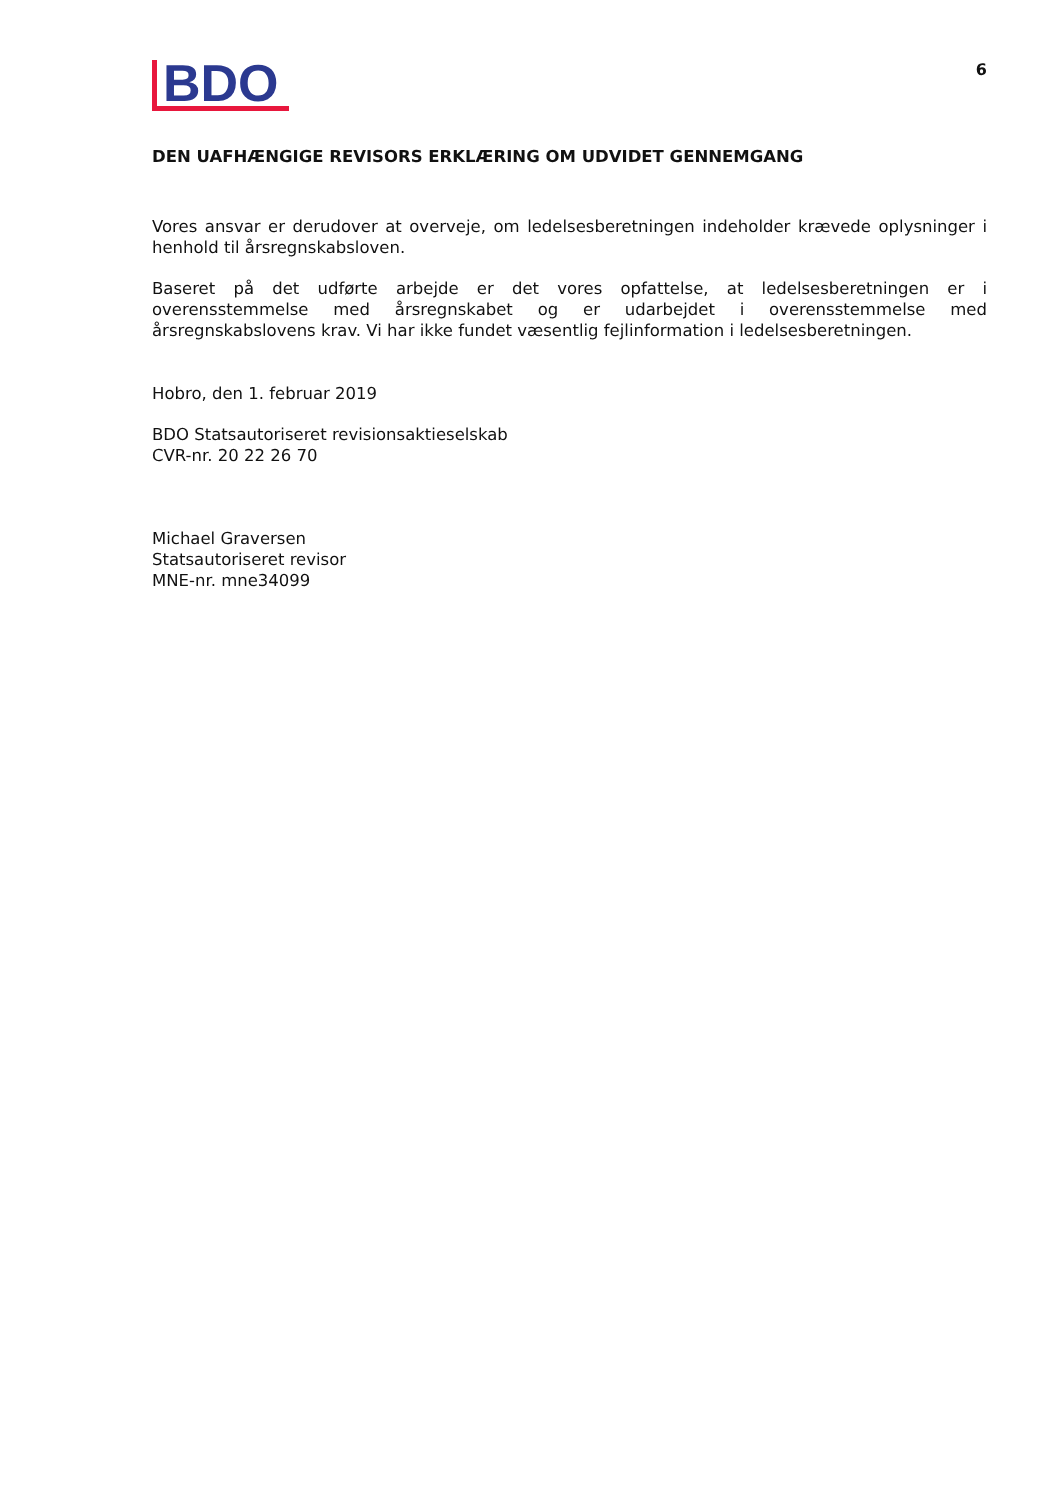BDO
6
DEN UAFHÆNGIGE REVISORS ERKLÆRING OM UDVIDET GENNEMGANG
Vores ansvar er derudover at overveje, om ledelsesberetningen indeholder krævede oplysninger i henhold til årsregnskabsloven.
Baseret på det udførte arbejde er det vores opfattelse, at ledelsesberetningen er i overensstemmelse med årsregnskabet og er udarbejdet i overensstemmelse med årsregnskabslovens krav. Vi har ikke fundet væsentlig fejlinformation i ledelsesberetningen.
Hobro, den 1. februar 2019
BDO Statsautoriseret revisionsaktieselskab
CVR-nr. 20 22 26 70
Michael Graversen
Statsautoriseret revisor
MNE-nr. mne34099